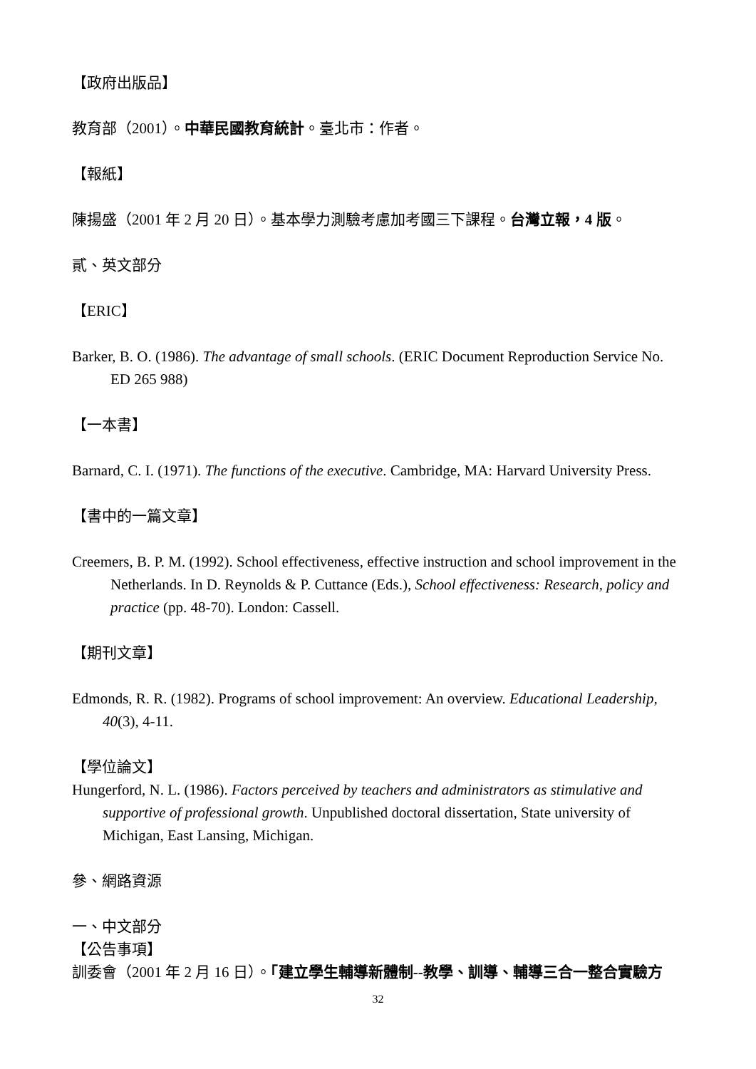【政府出版品】
教育部（2001）。中華民國教育統計。臺北市：作者。
【報紙】
陳揚盛（2001 年 2 月 20 日）。基本學力測驗考慮加考國三下課程。台灣立報，4 版。
貳、英文部分
【ERIC】
Barker, B. O. (1986). The advantage of small schools. (ERIC Document Reproduction Service No. ED 265 988)
【一本書】
Barnard, C. I. (1971). The functions of the executive. Cambridge, MA: Harvard University Press.
【書中的一篇文章】
Creemers, B. P. M. (1992). School effectiveness, effective instruction and school improvement in the Netherlands. In D. Reynolds & P. Cuttance (Eds.), School effectiveness: Research, policy and practice (pp. 48-70). London: Cassell.
【期刊文章】
Edmonds, R. R. (1982). Programs of school improvement: An overview. Educational Leadership, 40(3), 4-11.
【學位論文】
Hungerford, N. L. (1986). Factors perceived by teachers and administrators as stimulative and supportive of professional growth. Unpublished doctoral dissertation, State university of Michigan, East Lansing, Michigan.
參、網路資源
一、中文部分
【公告事項】
訓委會（2001 年 2 月 16 日）。「建立學生輔導新體制--教學、訓導、輔導三合一整合實驗方
32